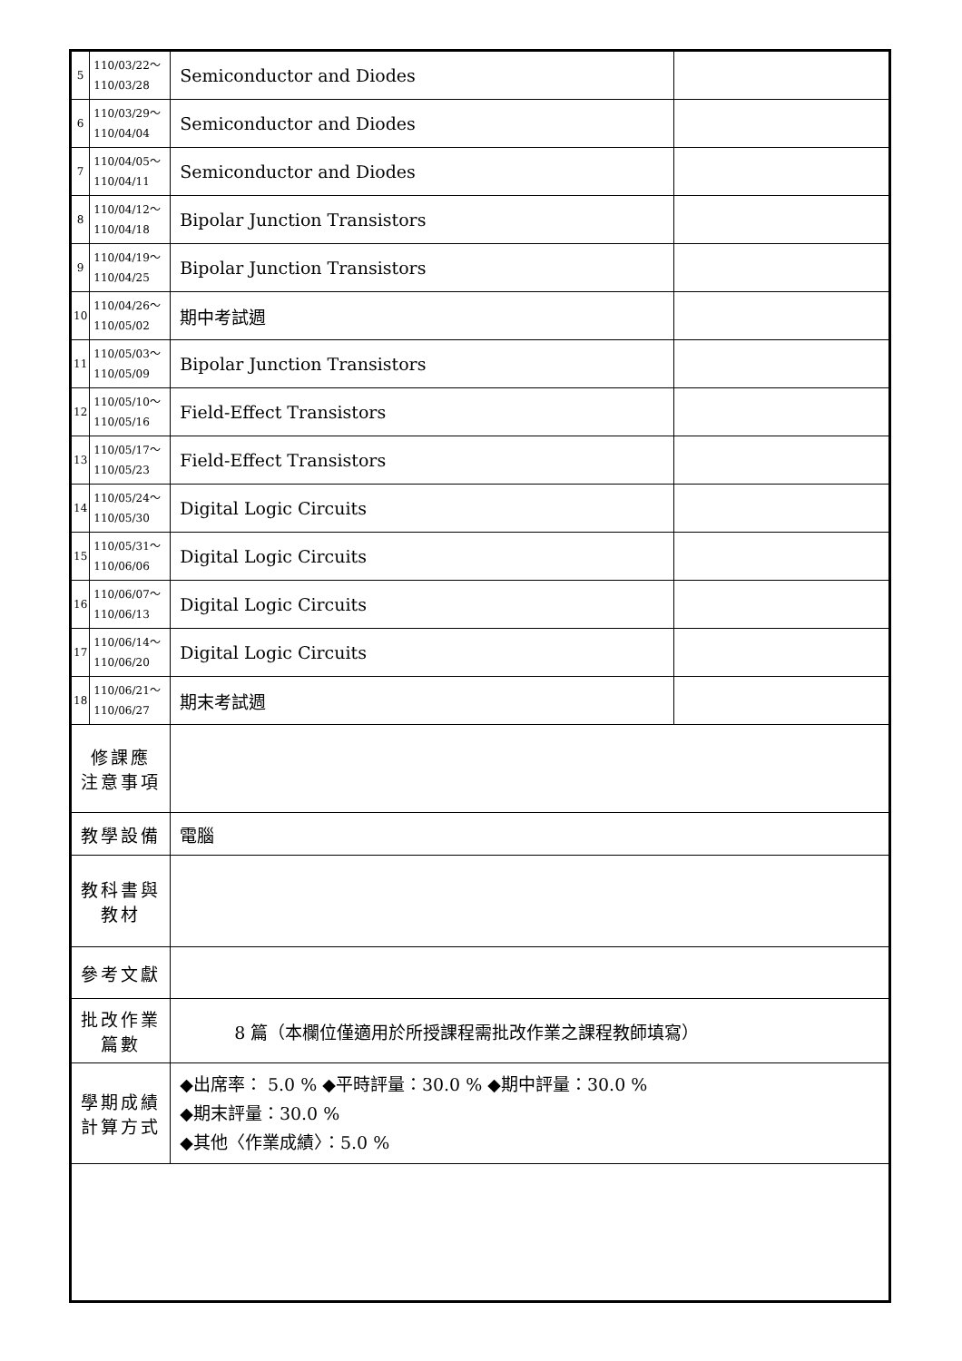| 5 | 110/03/22～ 110/03/28 | Semiconductor and Diodes | |
| 6 | 110/03/29～ 110/04/04 | Semiconductor and Diodes | |
| 7 | 110/04/05～ 110/04/11 | Semiconductor and Diodes | |
| 8 | 110/04/12～ 110/04/18 | Bipolar Junction Transistors | |
| 9 | 110/04/19～ 110/04/25 | Bipolar Junction Transistors | |
| 10 | 110/04/26～ 110/05/02 | 期中考試週 | |
| 11 | 110/05/03～ 110/05/09 | Bipolar Junction Transistors | |
| 12 | 110/05/10～ 110/05/16 | Field-Effect Transistors | |
| 13 | 110/05/17～ 110/05/23 | Field-Effect Transistors | |
| 14 | 110/05/24～ 110/05/30 | Digital Logic Circuits | |
| 15 | 110/05/31～ 110/06/06 | Digital Logic Circuits | |
| 16 | 110/06/07～ 110/06/13 | Digital Logic Circuits | |
| 17 | 110/06/14～ 110/06/20 | Digital Logic Circuits | |
| 18 | 110/06/21～ 110/06/27 | 期末考試週 | |
| 修課應 注意事項 | | | |
| 教學設備 | | 電腦 | |
| 教科書與 教材 | | | |
| 參考文獻 | | | |
| 批改作業 篇數 | | 8 篇（本欄位僅適用於所授課程需批改作業之課程教師填寫） | |
| 學期成績 計算方式 | | ◆出席率： 5.0 % ◆平時評量：30.0 % ◆期中評量：30.0 % ◆期末評量：30.0 % ◆其他〈作業成績〉：5.0 % | |